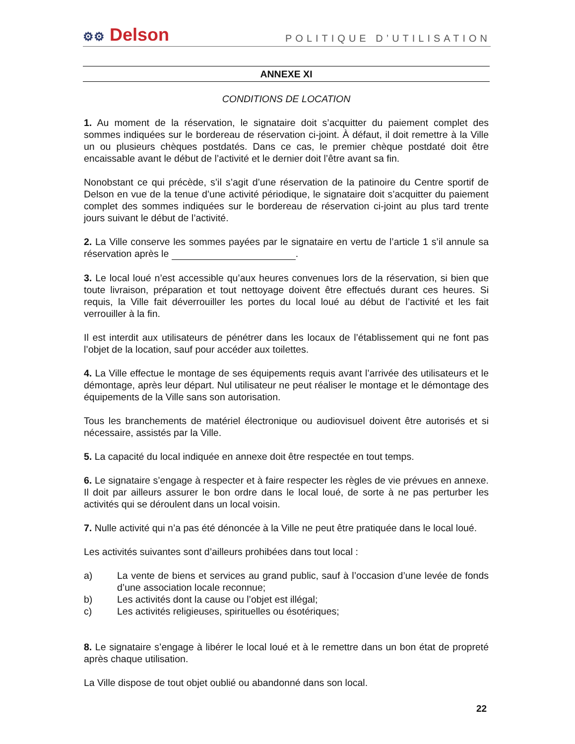⚙⚙ Delson
POLITIQUE D’UTILISATION
ANNEXE XI
CONDITIONS DE LOCATION
1. Au moment de la réservation, le signataire doit s’acquitter du paiement complet des sommes indiquées sur le bordereau de réservation ci-joint. À défaut, il doit remettre à la Ville un ou plusieurs chèques postdatés. Dans ce cas, le premier chèque postdaté doit être encaissable avant le début de l’activité et le dernier doit l’être avant sa fin.
Nonobstant ce qui précède, s’il s’agit d’une réservation de la patinoire du Centre sportif de Delson en vue de la tenue d’une activité périodique, le signataire doit s’acquitter du paiement complet des sommes indiquées sur le bordereau de réservation ci-joint au plus tard trente jours suivant le début de l’activité.
2. La Ville conserve les sommes payées par le signataire en vertu de l’article 1 s’il annule sa réservation après le .
3. Le local loué n’est accessible qu’aux heures convenues lors de la réservation, si bien que toute livraison, préparation et tout nettoyage doivent être effectués durant ces heures. Si requis, la Ville fait déverrouiller les portes du local loué au début de l’activité et les fait verrouiller à la fin.
Il est interdit aux utilisateurs de pénétrer dans les locaux de l’établissement qui ne font pas l’objet de la location, sauf pour accéder aux toilettes.
4. La Ville effectue le montage de ses équipements requis avant l’arrivée des utilisateurs et le démontage, après leur départ. Nul utilisateur ne peut réaliser le montage et le démontage des équipements de la Ville sans son autorisation.
Tous les branchements de matériel électronique ou audiovisuel doivent être autorisés et si nécessaire, assistés par la Ville.
5. La capacité du local indiquée en annexe doit être respectée en tout temps.
6. Le signataire s’engage à respecter et à faire respecter les règles de vie prévues en annexe. Il doit par ailleurs assurer le bon ordre dans le local loué, de sorte à ne pas perturber les activités qui se déroulent dans un local voisin.
7. Nulle activité qui n’a pas été dénoncée à la Ville ne peut être pratiquée dans le local loué.
Les activités suivantes sont d’ailleurs prohibées dans tout local :
a) La vente de biens et services au grand public, sauf à l’occasion d’une levée de fonds d’une association locale reconnue;
b) Les activités dont la cause ou l’objet est illégal;
c) Les activités religieuses, spirituelles ou ésotériques;
8. Le signataire s’engage à libérer le local loué et à le remettre dans un bon état de propreté après chaque utilisation.
La Ville dispose de tout objet oublié ou abandonné dans son local.
22